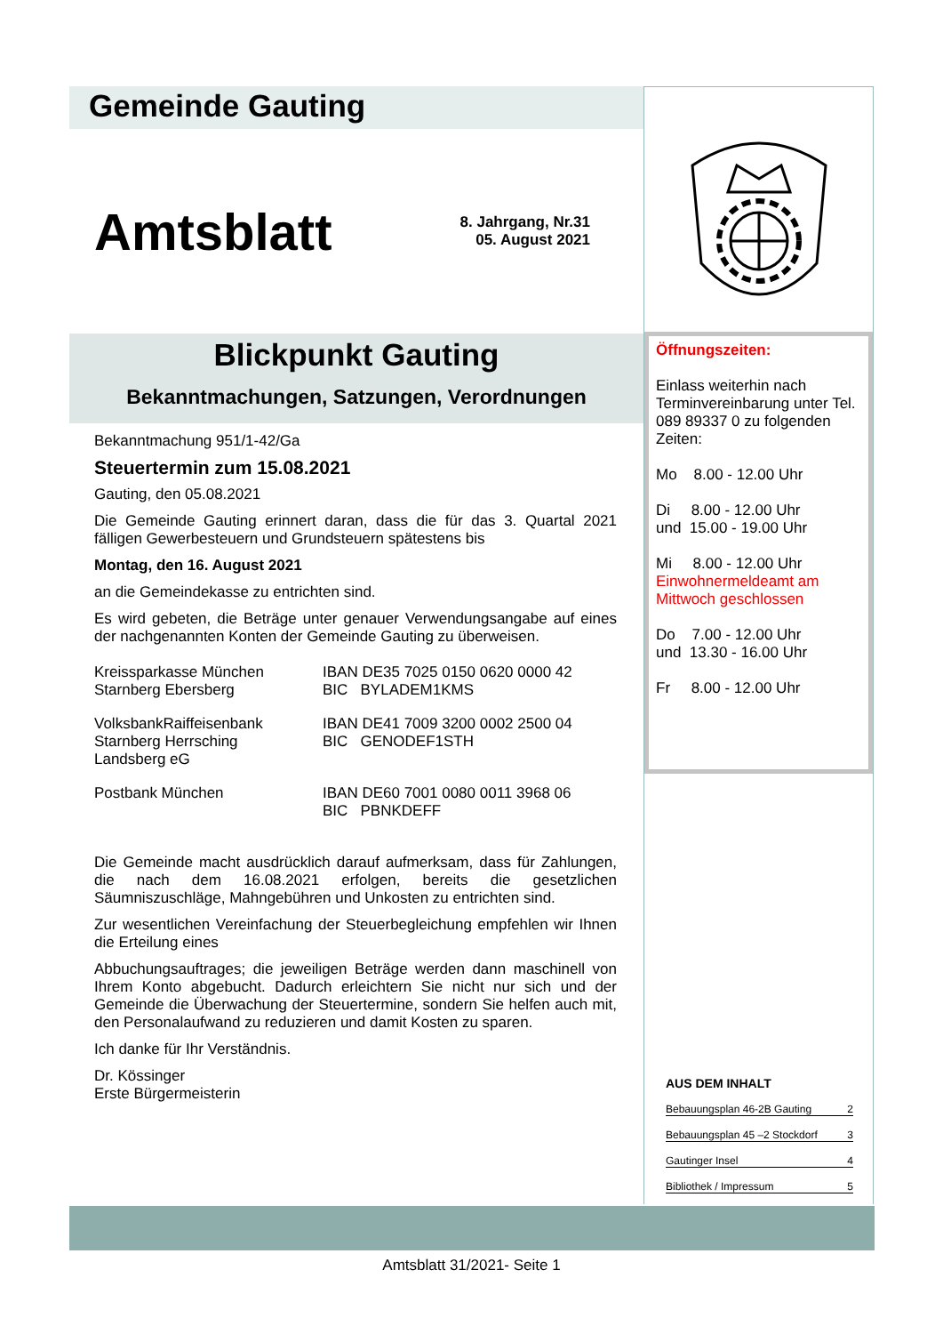Gemeinde Gauting
Amtsblatt
8. Jahrgang, Nr.31
05. August 2021
Blickpunkt Gauting
Bekanntmachungen, Satzungen, Verordnungen
Bekanntmachung 951/1-42/Ga
Steuertermin zum 15.08.2021
Gauting, den 05.08.2021
Die Gemeinde Gauting erinnert daran, dass die für das 3. Quartal 2021 fälligen Gewerbesteuern und Grundsteuern spätestens bis
Montag, den 16. August 2021
an die Gemeindekasse zu entrichten sind.
Es wird gebeten, die Beträge unter genauer Verwendungsangabe auf eines der nachgenannten Konten der Gemeinde Gauting zu überweisen.
| Kreissparkasse München Starnberg Ebersberg | IBAN DE35 7025 0150 0620 0000 42 BIC BYLADEM1KMS |
| VolksbankRaiffeisenbank Starnberg Herrsching Landsberg eG | IBAN DE41 7009 3200 0002 2500 04 BIC GENODEF1STH |
| Postbank München | IBAN DE60 7001 0080 0011 3968 06 BIC PBNKDEFF |
Die Gemeinde macht ausdrücklich darauf aufmerksam, dass für Zahlungen, die nach dem 16.08.2021 erfolgen, bereits die gesetzlichen Säumniszuschläge, Mahngebühren und Unkosten zu entrichten sind.
Zur wesentlichen Vereinfachung der Steuerbegleichung empfehlen wir Ihnen die Erteilung eines
Abbuchungsauftrages; die jeweiligen Beträge werden dann maschinell von Ihrem Konto abgebucht. Dadurch erleichtern Sie nicht nur sich und der Gemeinde die Überwachung der Steuertermine, sondern Sie helfen auch mit, den Personalaufwand zu reduzieren und damit Kosten zu sparen.
Ich danke für Ihr Verständnis.
Dr. Kössinger
Erste Bürgermeisterin
Öffnungszeiten:
Einlass weiterhin nach Terminvereinbarung unter Tel. 089 89337 0 zu folgenden Zeiten:
Mo 8.00 - 12.00 Uhr
Di 8.00 - 12.00 Uhr
und 15.00 - 19.00 Uhr
Mi 8.00 - 12.00 Uhr
Einwohnermeldeamt am Mittwoch geschlossen
Do 7.00 - 12.00 Uhr
und 13.30 - 16.00 Uhr
Fr 8.00 - 12.00 Uhr
AUS DEM INHALT
Bebauungsplan 46-2B Gauting 2
Bebauungsplan 45 –2 Stockdorf 3
Gautinger Insel 4
Bibliothek / Impressum 5
Amtsblatt 31/2021- Seite 1